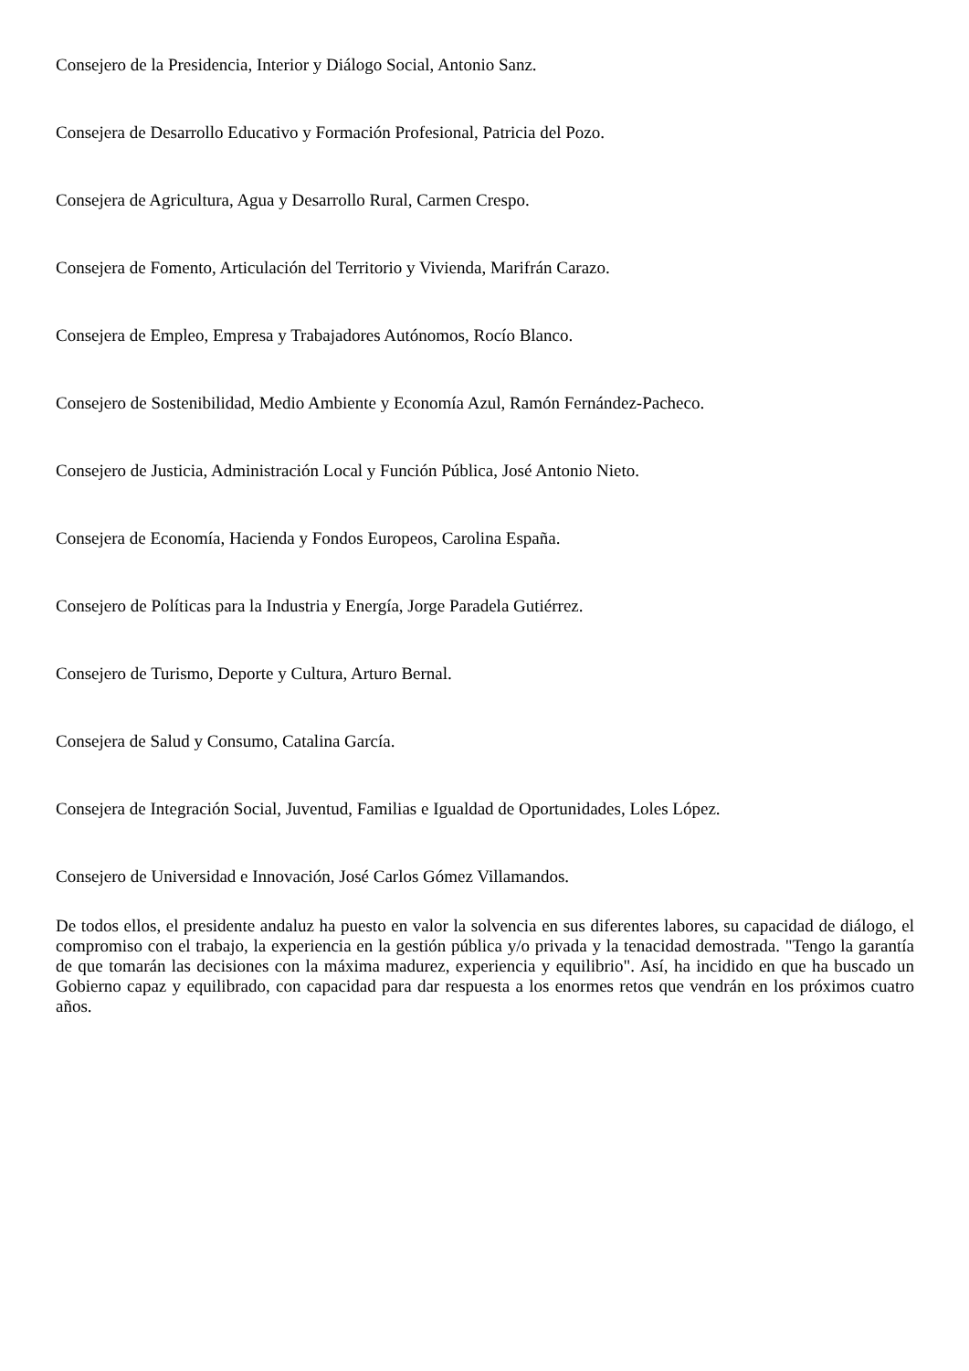Consejero de la Presidencia, Interior y Diálogo Social, Antonio Sanz.
Consejera de Desarrollo Educativo y Formación Profesional, Patricia del Pozo.
Consejera de Agricultura, Agua y Desarrollo Rural, Carmen Crespo.
Consejera de Fomento, Articulación del Territorio y Vivienda, Marifrán Carazo.
Consejera de Empleo, Empresa y Trabajadores Autónomos, Rocío Blanco.
Consejero de Sostenibilidad, Medio Ambiente y Economía Azul, Ramón Fernández-Pacheco.
Consejero de Justicia, Administración Local y Función Pública, José Antonio Nieto.
Consejera de Economía, Hacienda y Fondos Europeos, Carolina España.
Consejero de Políticas para la Industria y Energía, Jorge Paradela Gutiérrez.
Consejero de Turismo, Deporte y Cultura, Arturo Bernal.
Consejera de Salud y Consumo, Catalina García.
Consejera de Integración Social, Juventud, Familias e Igualdad de Oportunidades, Loles López.
Consejero de Universidad e Innovación, José Carlos Gómez Villamandos.
De todos ellos, el presidente andaluz ha puesto en valor la solvencia en sus diferentes labores, su capacidad de diálogo, el compromiso con el trabajo, la experiencia en la gestión pública y/o privada y la tenacidad demostrada. "Tengo la garantía de que tomarán las decisiones con la máxima madurez, experiencia y equilibrio". Así, ha incidido en que ha buscado un Gobierno capaz y equilibrado, con capacidad para dar respuesta a los enormes retos que vendrán en los próximos cuatro años.